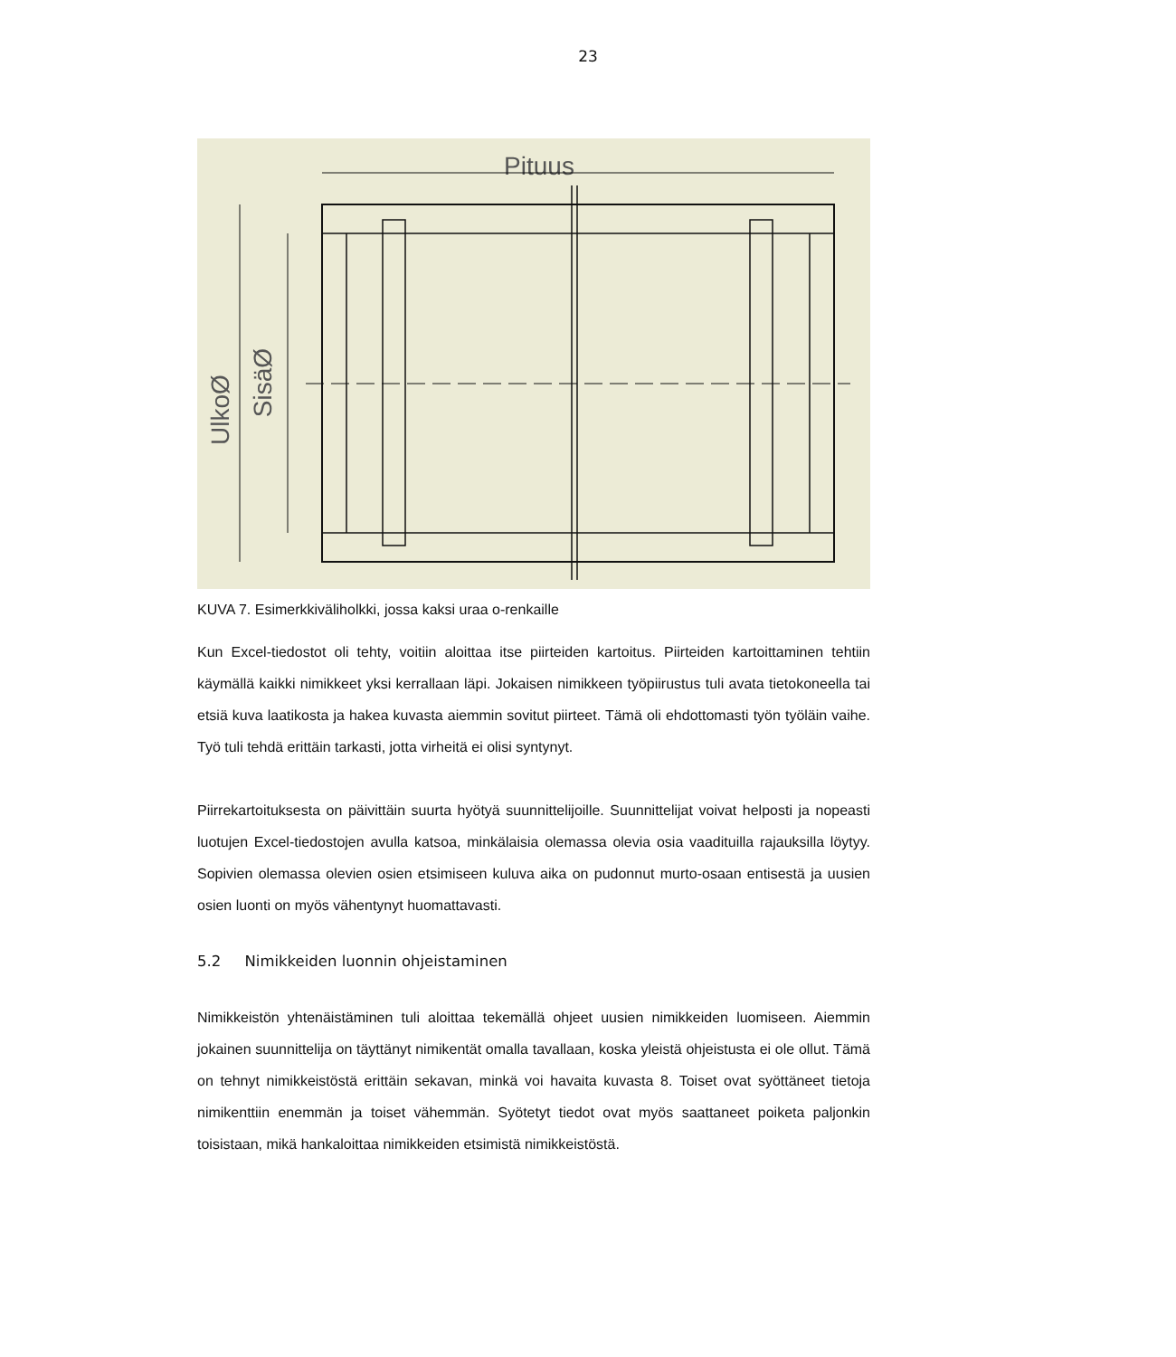23
Pituus
UlkoØ
SisäØ
KUVA 7. Esimerkkiväliholkki, jossa kaksi uraa o-renkaille
Kun Excel-tiedostot oli tehty, voitiin aloittaa itse piirteiden kartoitus. Piirteiden kartoittaminen tehtiin käymällä kaikki nimikkeet yksi kerrallaan läpi. Jokaisen nimikkeen työpiirustus tuli avata tietokoneella tai etsiä kuva laatikosta ja hakea kuvasta aiemmin sovitut piirteet. Tämä oli ehdottomasti työn työläin vaihe. Työ tuli tehdä erittäin tarkasti, jotta virheitä ei olisi syntynyt.
Piirrekartoituksesta on päivittäin suurta hyötyä suunnittelijoille. Suunnittelijat voivat helposti ja nopeasti luotujen Excel-tiedostojen avulla katsoa, minkälaisia olemassa olevia osia vaadituilla rajauksilla löytyy. Sopivien olemassa olevien osien etsimiseen kuluva aika on pudonnut murto-osaan entisestä ja uusien osien luonti on myös vähentynyt huomattavasti.
5.2 Nimikkeiden luonnin ohjeistaminen
Nimikkeistön yhtenäistäminen tuli aloittaa tekemällä ohjeet uusien nimikkeiden luomiseen. Aiemmin jokainen suunnittelija on täyttänyt nimikentät omalla tavallaan, koska yleistä ohjeistusta ei ole ollut. Tämä on tehnyt nimikkeistöstä erittäin sekavan, minkä voi havaita kuvasta 8. Toiset ovat syöttäneet tietoja nimikenttiin enemmän ja toiset vähemmän. Syötetyt tiedot ovat myös saattaneet poiketa paljonkin toisistaan, mikä hankaloittaa nimikkeiden etsimistä nimikkeistöstä.